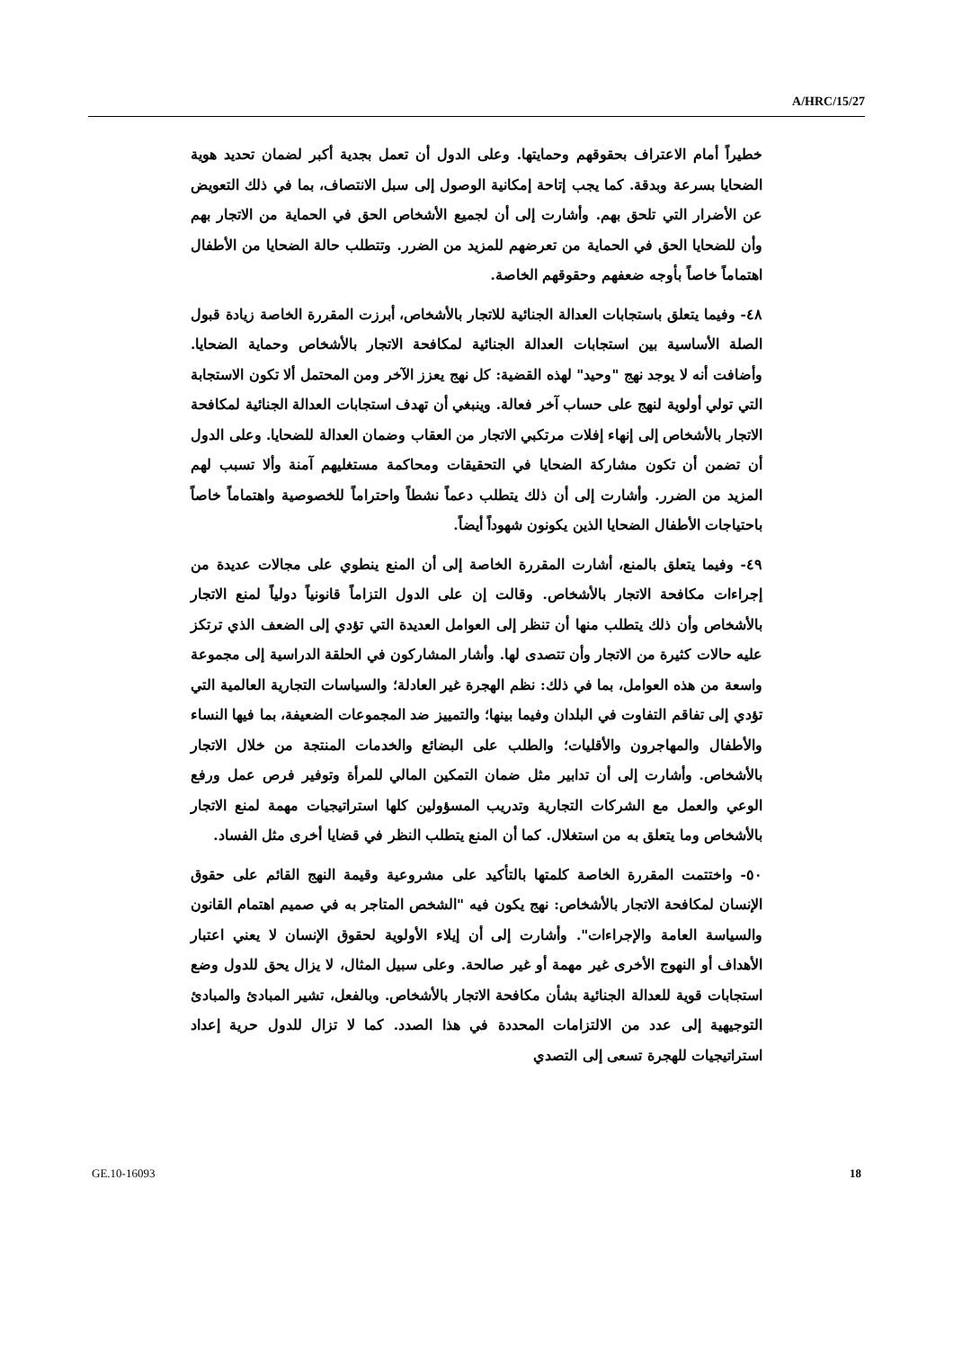A/HRC/15/27
خطيراً أمام الاعتراف بحقوقهم وحمايتها. وعلى الدول أن تعمل بجدية أكبر لضمان تحديد هوية الضحايا بسرعة وبدقة. كما يجب إتاحة إمكانية الوصول إلى سبل الانتصاف، بما في ذلك التعويض عن الأضرار التي تلحق بهم. وأشارت إلى أن لجميع الأشخاص الحق في الحماية من الاتجار بهم وأن للضحايا الحق في الحماية من تعرضهم للمزيد من الضرر. وتتطلب حالة الضحايا من الأطفال اهتماماً خاصاً بأوجه ضعفهم وحقوقهم الخاصة.
٤٨- وفيما يتعلق باستجابات العدالة الجنائية للاتجار بالأشخاص، أبرزت المقررة الخاصة زيادة قبول الصلة الأساسية بين استجابات العدالة الجنائية لمكافحة الاتجار بالأشخاص وحماية الضحايا. وأضافت أنه لا يوجد نهج "وحيد" لهذه القضية: كل نهج يعزز الآخر ومن المحتمل ألا تكون الاستجابة التي تولي أولوية لنهج على حساب آخر فعالة. وينبغي أن تهدف استجابات العدالة الجنائية لمكافحة الاتجار بالأشخاص إلى إنهاء إفلات مرتكبي الاتجار من العقاب وضمان العدالة للضحايا. وعلى الدول أن تضمن أن تكون مشاركة الضحايا في التحقيقات ومحاكمة مستغليهم آمنة وألا تسبب لهم المزيد من الضرر. وأشارت إلى أن ذلك يتطلب دعماً نشطاً واحتراماً للخصوصية واهتماماً خاصاً باحتياجات الأطفال الضحايا الذين يكونون شهوداً أيضاً.
٤٩- وفيما يتعلق بالمنع، أشارت المقررة الخاصة إلى أن المنع ينطوي على مجالات عديدة من إجراءات مكافحة الاتجار بالأشخاص. وقالت إن على الدول التزاماً قانونياً دولياً لمنع الاتجار بالأشخاص وأن ذلك يتطلب منها أن تنظر إلى العوامل العديدة التي تؤدي إلى الضعف الذي ترتكز عليه حالات كثيرة من الاتجار وأن تتصدى لها. وأشار المشاركون في الحلقة الدراسية إلى مجموعة واسعة من هذه العوامل، بما في ذلك: نظم الهجرة غير العادلة؛ والسياسات التجارية العالمية التي تؤدي إلى تفاقم التفاوت في البلدان وفيما بينها؛ والتمييز ضد المجموعات الضعيفة، بما فيها النساء والأطفال والمهاجرون والأقليات؛ والطلب على البضائع والخدمات المنتجة من خلال الاتجار بالأشخاص. وأشارت إلى أن تدابير مثل ضمان التمكين المالي للمرأة وتوفير فرص عمل ورفع الوعي والعمل مع الشركات التجارية وتدريب المسؤولين كلها استراتيجيات مهمة لمنع الاتجار بالأشخاص وما يتعلق به من استغلال. كما أن المنع يتطلب النظر في قضايا أخرى مثل الفساد.
٥٠- واختتمت المقررة الخاصة كلمتها بالتأكيد على مشروعية وقيمة النهج القائم على حقوق الإنسان لمكافحة الاتجار بالأشخاص: نهج يكون فيه "الشخص المتاجر به في صميم اهتمام القانون والسياسة العامة والإجراءات". وأشارت إلى أن إيلاء الأولوية لحقوق الإنسان لا يعني اعتبار الأهداف أو النهوج الأخرى غير مهمة أو غير صالحة. وعلى سبيل المثال، لا يزال يحق للدول وضع استجابات قوية للعدالة الجنائية بشأن مكافحة الاتجار بالأشخاص. وبالفعل، تشير المبادئ والمبادئ التوجيهية إلى عدد من الالتزامات المحددة في هذا الصدد. كما لا تزال للدول حرية إعداد استراتيجيات للهجرة تسعى إلى التصدي
GE.10-16093 18